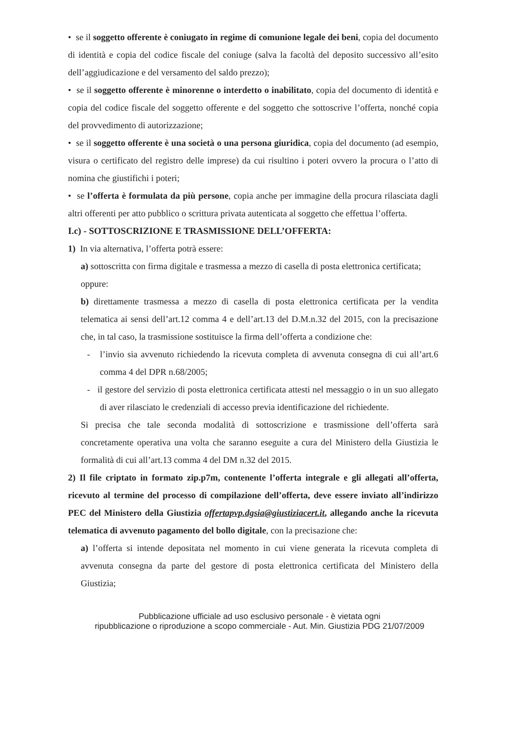• se il soggetto offerente è coniugato in regime di comunione legale dei beni, copia del documento di identità e copia del codice fiscale del coniuge (salva la facoltà del deposito successivo all’esito dell’aggiudicazione e del versamento del saldo prezzo);
• se il soggetto offerente è minorenne o interdetto o inabilitato, copia del documento di identità e copia del codice fiscale del soggetto offerente e del soggetto che sottoscrive l’offerta, nonché copia del provvedimento di autorizzazione;
• se il soggetto offerente è una società o una persona giuridica, copia del documento (ad esempio, visura o certificato del registro delle imprese) da cui risultino i poteri ovvero la procura o l’atto di nomina che giustifichi i poteri;
• se l’offerta è formulata da più persone, copia anche per immagine della procura rilasciata dagli altri offerenti per atto pubblico o scrittura privata autenticata al soggetto che effettua l’offerta.
I.c) - SOTTOSCRIZIONE E TRASMISSIONE DELL’OFFERTA:
1) In via alternativa, l’offerta potrà essere:
a) sottoscritta con firma digitale e trasmessa a mezzo di casella di posta elettronica certificata;
oppure:
b) direttamente trasmessa a mezzo di casella di posta elettronica certificata per la vendita telematica ai sensi dell’art.12 comma 4 e dell’art.13 del D.M.n.32 del 2015, con la precisazione che, in tal caso, la trasmissione sostituisce la firma dell’offerta a condizione che:
- l’invio sia avvenuto richiedendo la ricevuta completa di avvenuta consegna di cui all’art.6 comma 4 del DPR n.68/2005;
- il gestore del servizio di posta elettronica certificata attesti nel messaggio o in un suo allegato di aver rilasciato le credenziali di accesso previa identificazione del richiedente.
Si precisa che tale seconda modalità di sottoscrizione e trasmissione dell’offerta sarà concretamente operativa una volta che saranno eseguite a cura del Ministero della Giustizia le formalità di cui all’art.13 comma 4 del DM n.32 del 2015.
2) Il file criptato in formato zip.p7m, contenente l’offerta integrale e gli allegati all’offerta, ricevuto al termine del processo di compilazione dell’offerta, deve essere inviato all’indirizzo PEC del Ministero della Giustizia offertapvp.dgsia@giustiziacert.it, allegando anche la ricevuta telematica di avvenuto pagamento del bollo digitale, con la precisazione che:
a) l’offerta si intende depositata nel momento in cui viene generata la ricevuta completa di avvenuta consegna da parte del gestore di posta elettronica certificata del Ministero della Giustizia;
Pubblicazione ufficiale ad uso esclusivo personale - è vietata ogni
ripubblicazione o riproduzione a scopo commerciale - Aut. Min. Giustizia PDG 21/07/2009